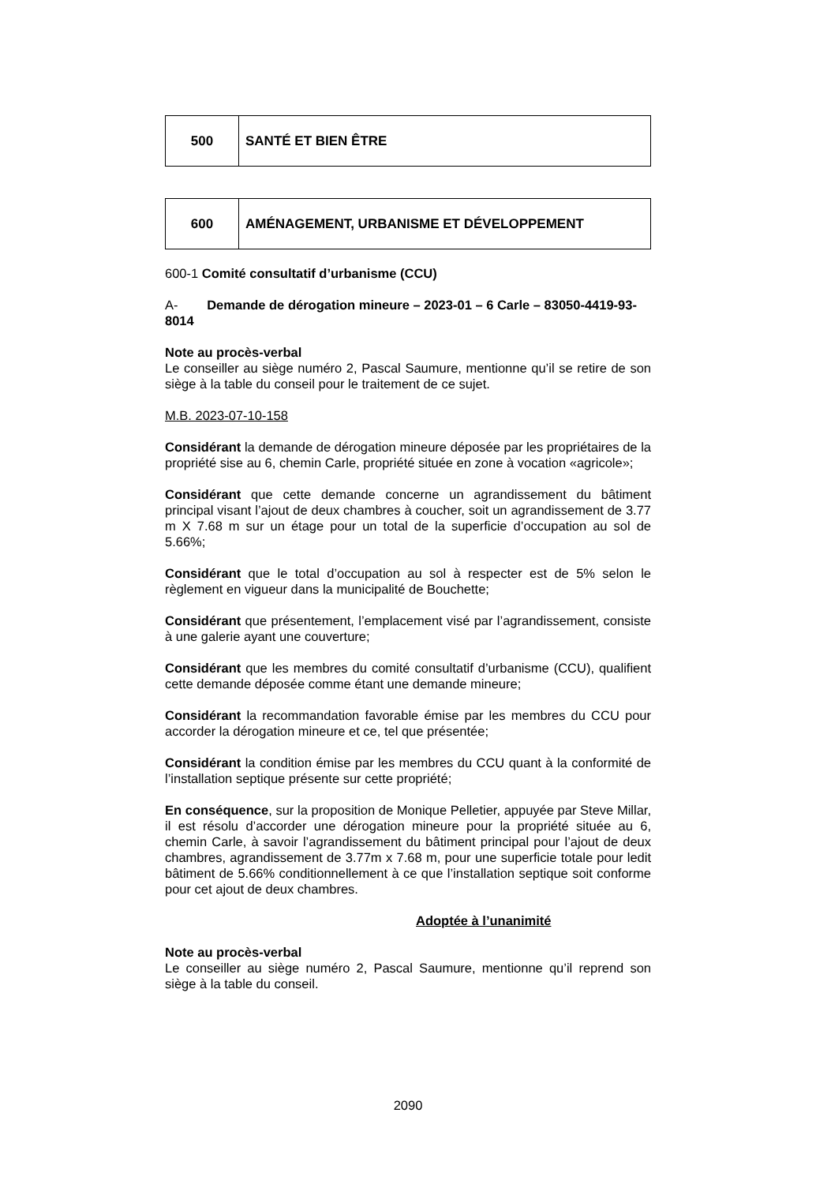| 500 | SANTÉ ET BIEN ÊTRE |
| 600 | AMÉNAGEMENT, URBANISME ET DÉVELOPPEMENT |
600-1 Comité consultatif d’urbanisme (CCU)
A- Demande de dérogation mineure – 2023-01 – 6 Carle – 83050-4419-93-8014
Note au procès-verbal
Le conseiller au siège numéro 2, Pascal Saumure, mentionne qu’il se retire de son siège à la table du conseil pour le traitement de ce sujet.
M.B. 2023-07-10-158
Considérant la demande de dérogation mineure déposée par les propriétaires de la propriété sise au 6, chemin Carle, propriété située en zone à vocation «agricole»;
Considérant que cette demande concerne un agrandissement du bâtiment principal visant l’ajout de deux chambres à coucher, soit un agrandissement de 3.77 m X 7.68 m sur un étage pour un total de la superficie d’occupation au sol de 5.66%;
Considérant que le total d’occupation au sol à respecter est de 5% selon le règlement en vigueur dans la municipalité de Bouchette;
Considérant que présentement, l’emplacement visé par l’agrandissement, consiste à une galerie ayant une couverture;
Considérant que les membres du comité consultatif d’urbanisme (CCU), qualifient cette demande déposée comme étant une demande mineure;
Considérant la recommandation favorable émise par les membres du CCU pour accorder la dérogation mineure et ce, tel que présentée;
Considérant la condition émise par les membres du CCU quant à la conformité de l’installation septique présente sur cette propriété;
En conséquence, sur la proposition de Monique Pelletier, appuyée par Steve Millar, il est résolu d’accorder une dérogation mineure pour la propriété située au 6, chemin Carle, à savoir l’agrandissement du bâtiment principal pour l’ajout de deux chambres, agrandissement de 3.77m x 7.68 m, pour une superficie totale pour ledit bâtiment de 5.66% conditionnellement à ce que l’installation septique soit conforme pour cet ajout de deux chambres.
Adoptée à l’unanimité
Note au procès-verbal
Le conseiller au siège numéro 2, Pascal Saumure, mentionne qu’il reprend son siège à la table du conseil.
2090